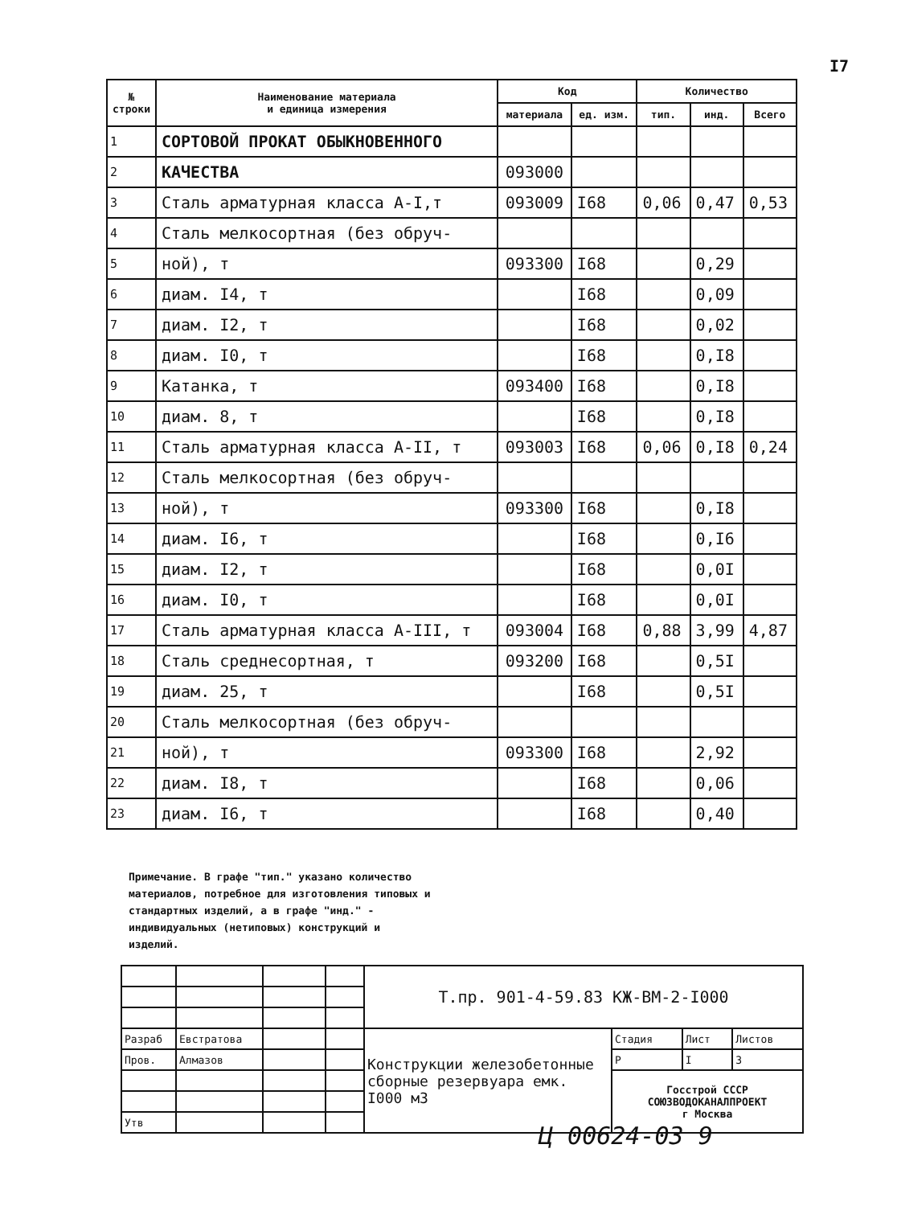I7
| № строки | Наименование материала и единица измерения | Код | | Количество | | |
| --- | --- | --- | --- | --- | --- | --- |
| | | материала | ед. изм. | тип. | инд. | Всего |
| 1 | СОРТОВОЙ ПРОКАТ ОБЫКНОВЕННОГО | | | | | |
| 2 | КАЧЕСТВА | 093000 | | | | |
| 3 | Сталь арматурная класса А-I,т | 093009 | I68 | 0,06 | 0,47 | 0,53 |
| 4 | Сталь мелкосортная (без обруч- | | | | | |
| 5 | ной), т | 093300 | I68 | | 0,29 | |
| 6 | диам. I4, т | | I68 | | 0,09 | |
| 7 | диам. I2, т | | I68 | | 0,02 | |
| 8 | диам. I0, т | | I68 | | 0,I8 | |
| 9 | Катанка, т | 093400 | I68 | | 0,I8 | |
| 10 | диам. 8, т | | I68 | | 0,I8 | |
| 11 | Сталь арматурная класса А-II, т | 093003 | I68 | 0,06 | 0,I8 | 0,24 |
| 12 | Сталь мелкосортная (без обруч- | | | | | |
| 13 | ной), т | 093300 | I68 | | 0,I8 | |
| 14 | диам. I6, т | | I68 | | 0,I6 | |
| 15 | диам. I2, т | | I68 | | 0,0I | |
| 16 | диам. I0, т | | I68 | | 0,0I | |
| 17 | Сталь арматурная класса А-III, т | 093004 | I68 | 0,88 | 3,99 | 4,87 |
| 18 | Сталь среднесортная, т | 093200 | I68 | | 0,5I | |
| 19 | диам. 25, т | | I68 | | 0,5I | |
| 20 | Сталь мелкосортная (без обруч- | | | | | |
| 21 | ной), т | 093300 | I68 | | 2,92 | |
| 22 | диам. I8, т | | I68 | | 0,06 | |
| 23 | диам. I6, т | | I68 | | 0,40 | |
Примечание. В графе "тип." указано количество материалов, потребное для изготовления типовых и стандартных изделий, а в графе "инд." - индивидуальных (нетиповых) конструкций и изделий.
| | | | | Т.пр. 901-4-59.83 КЖ-ВМ-2-I000 | | | |
| Разраб | Евстратова | | | Конструкции железобетонные сборные резервуара емк. I000 м3 | Стадия | Лист | Листов |
| Пров. | Алмазов | | | | Р | I | 3 |
| | | | | | Госстрой СССР СОЮЗВОДОКАНАЛПРОЕКТ г Москва | | |
| Утв | | | | | | | |
Ц 00624-03 9